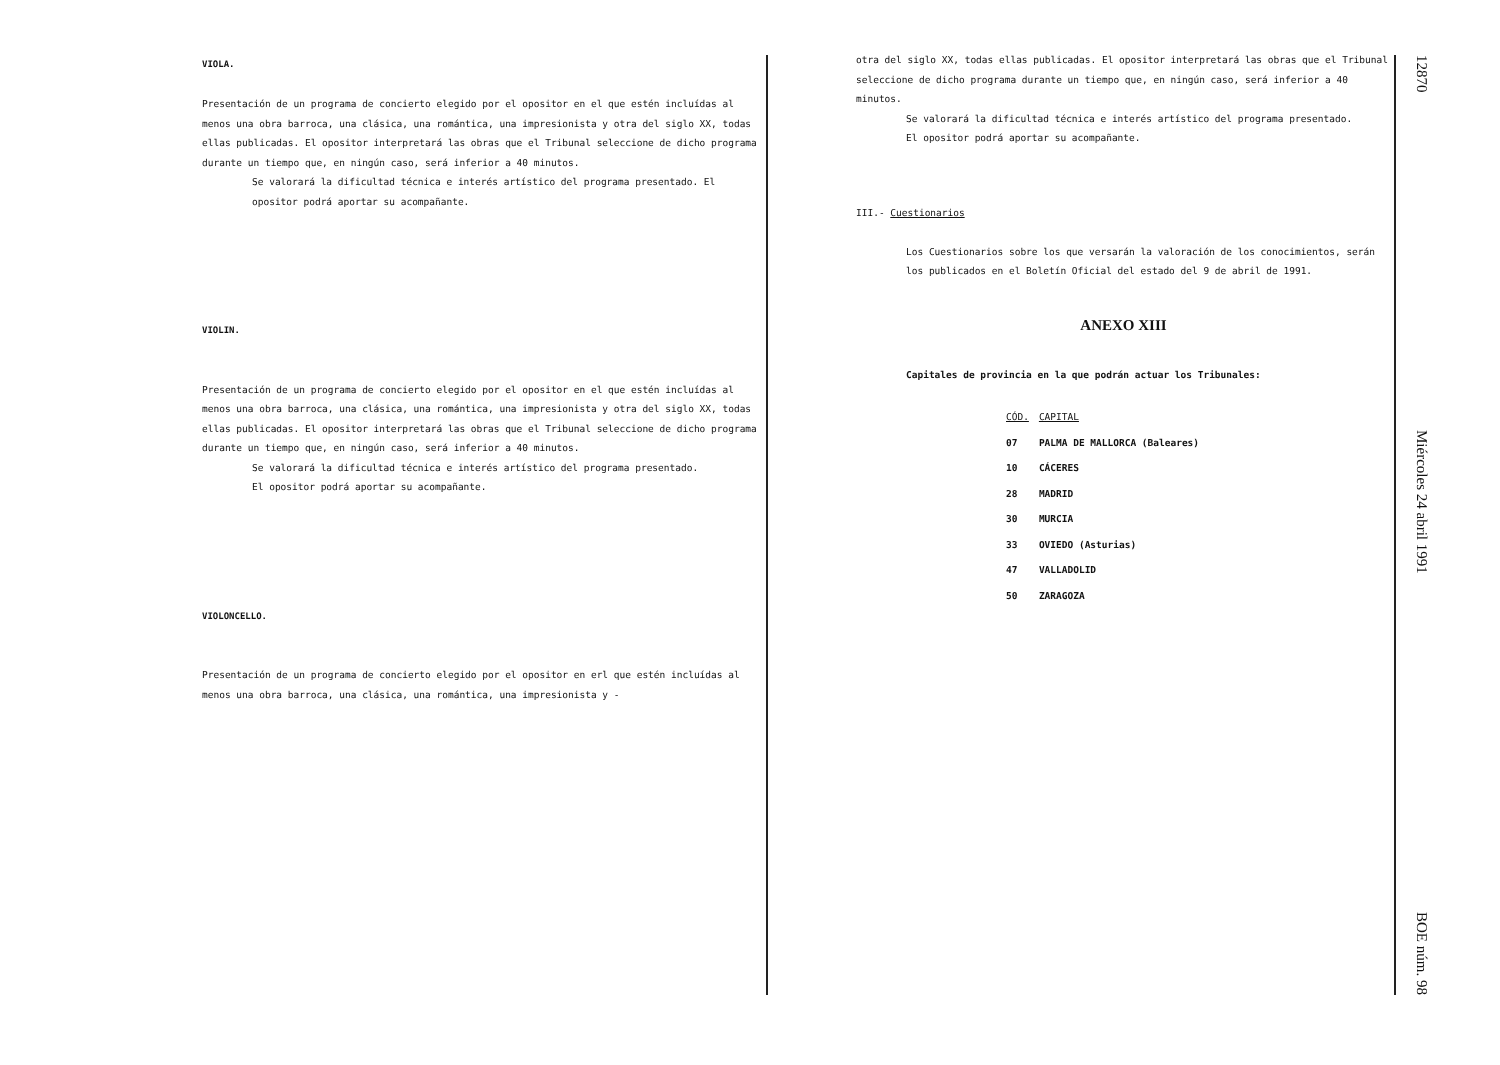VIOLA.
Presentación de un programa de concierto elegido por el opositor en el que estén incluídas al menos una obra barroca, una clásica, una romántica, una impresionista y otra del siglo XX, todas ellas publicadas. El opositor interpretará las obras que el Tribunal seleccione de dicho programa durante un tiempo que, en ningún caso, será inferior a 40 minutos.
Se valorará la dificultad técnica e interés artístico del programa presentado. El opositor podrá aportar su acompañante.
VIOLIN.
Presentación de un programa de concierto elegido por el opositor en el que estén incluídas al menos una obra barroca, una clásica, una romántica, una impresionista y otra del siglo XX, todas ellas publicadas. El opositor interpretará las obras que el Tribunal seleccione de dicho programa durante un tiempo que, en ningún caso, será inferior a 40 minutos.
Se valorará la dificultad técnica e interés artístico del programa presentado.
El opositor podrá aportar su acompañante.
VIOLONCELLO.
Presentación de un programa de concierto elegido por el opositor en erl que estén incluídas al menos una obra barroca, una clásica, una romántica, una impresionista y -
otra del siglo XX, todas ellas publicadas. El opositor interpretará las obras que el Tribunal seleccione de dicho programa durante un tiempo que, en ningún caso, será inferior a 40 minutos.
Se valorará la dificultad técnica e interés artístico del programa presentado.
El opositor podrá aportar su acompañante.
III.- Cuestionarios
Los Cuestionarios sobre los que versarán la valoración de los conocimientos, serán los publicados en el Boletín Oficial del estado del 9 de abril de 1991.
ANEXO XIII
Capitales de provincia en la que podrán actuar los Tribunales:
| CÓD. | CAPITAL |
| --- | --- |
| 07 | PALMA DE MALLORCA (Baleares) |
| 10 | CÁCERES |
| 28 | MADRID |
| 30 | MURCIA |
| 33 | OVIEDO (Asturias) |
| 47 | VALLADOLID |
| 50 | ZARAGOZA |
12870 Miércoles 24 abril 1991 BOE núm. 98